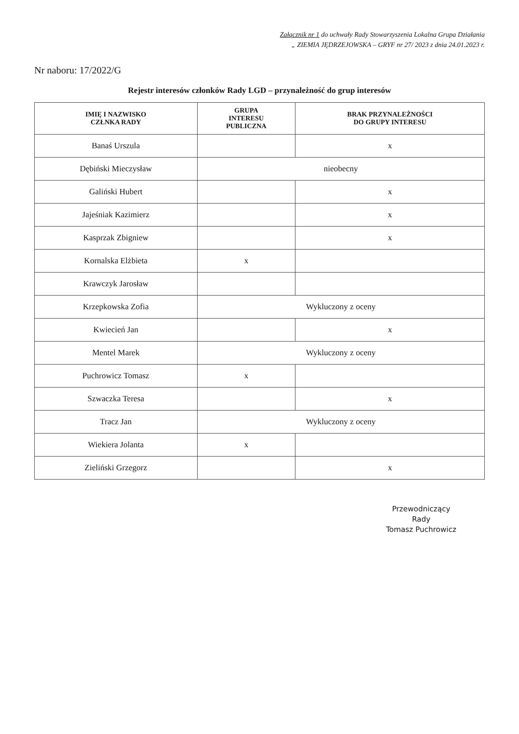Załącznik nr 1 do uchwały Rady Stowarzyszenia Lokalna Grupa Działania
„ ZIEMIA JĘDRZEJOWSKA – GRYF nr 27/ 2023 z dnia 24.01.2023 r.
Nr naboru: 17/2022/G
Rejestr interesów członków Rady LGD – przynależność do grup interesów
| IMIĘ I NAZWISKO CZŁNKA RADY | GRUPA INTERESU PUBLICZNA | BRAK PRZYNALEŻNOŚCI DO GRUPY INTERESU |
| --- | --- | --- |
| Banaś Urszula | | x |
| Dębiński Mieczysław | nieobecny | |
| Galiński Hubert | | x |
| Jajeśniak Kazimierz | | x |
| Kasprzak Zbigniew | | x |
| Kornalska Elżbieta | x | |
| Krawczyk Jarosław | | |
| Krzepkowska Zofia | Wykluczony z oceny | |
| Kwiecień Jan | | x |
| Mentel Marek | Wykluczony z oceny | |
| Puchrowicz Tomasz | x | |
| Szwaczka Teresa | | x |
| Tracz Jan | Wykluczony z oceny | |
| Wiekiera Jolanta | x | |
| Zieliński Grzegorz | | x |
Przewodniczący
Rady
Tomasz Puchrowicz